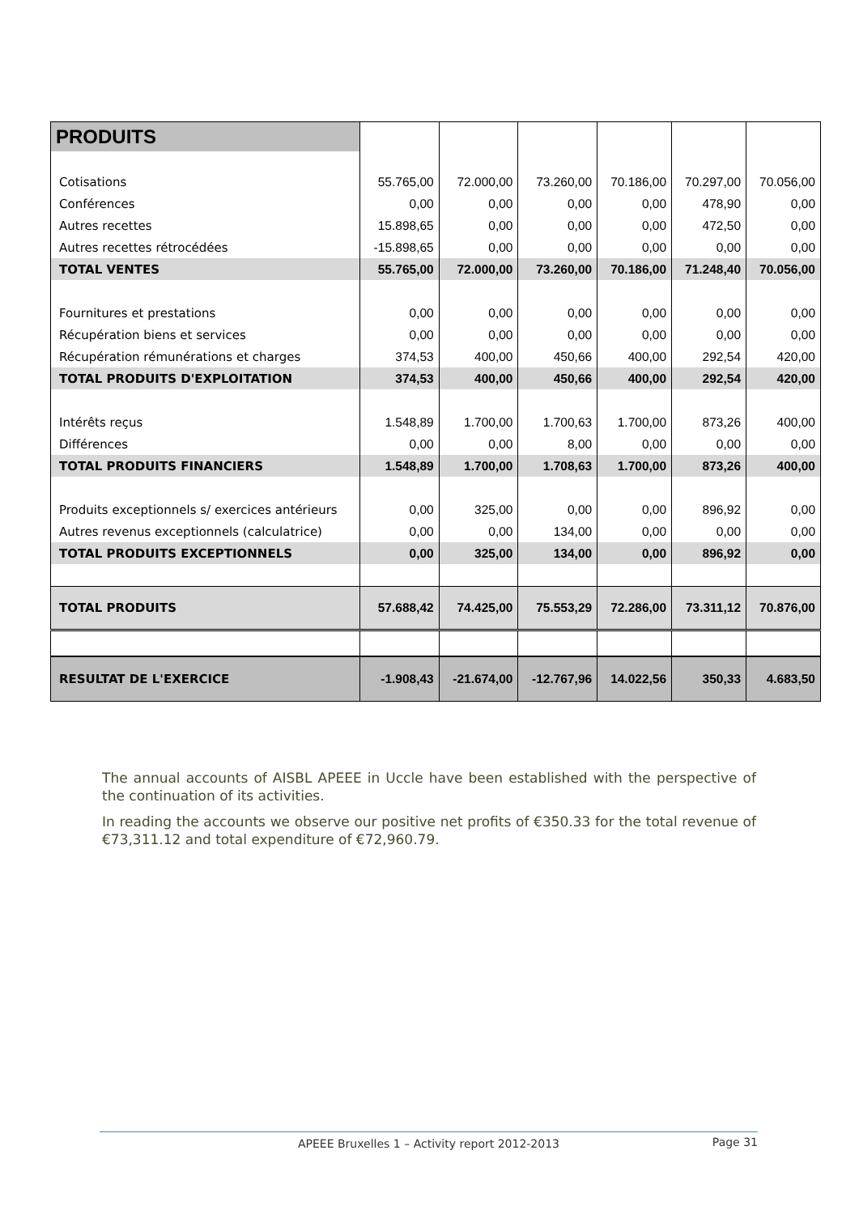| PRODUITS | | | | | | |
| Cotisations | 55.765,00 | 72.000,00 | 73.260,00 | 70.186,00 | 70.297,00 | 70.056,00 |
| Conférences | 0,00 | 0,00 | 0,00 | 0,00 | 478,90 | 0,00 |
| Autres recettes | 15.898,65 | 0,00 | 0,00 | 0,00 | 472,50 | 0,00 |
| Autres recettes rétrocédées | -15.898,65 | 0,00 | 0,00 | 0,00 | 0,00 | 0,00 |
| TOTAL VENTES | 55.765,00 | 72.000,00 | 73.260,00 | 70.186,00 | 71.248,40 | 70.056,00 |
| Fournitures et prestations | 0,00 | 0,00 | 0,00 | 0,00 | 0,00 | 0,00 |
| Récupération biens et services | 0,00 | 0,00 | 0,00 | 0,00 | 0,00 | 0,00 |
| Récupération rémunérations et charges | 374,53 | 400,00 | 450,66 | 400,00 | 292,54 | 420,00 |
| TOTAL PRODUITS D'EXPLOITATION | 374,53 | 400,00 | 450,66 | 400,00 | 292,54 | 420,00 |
| Intérêts reçus | 1.548,89 | 1.700,00 | 1.700,63 | 1.700,00 | 873,26 | 400,00 |
| Différences | 0,00 | 0,00 | 8,00 | 0,00 | 0,00 | 0,00 |
| TOTAL PRODUITS FINANCIERS | 1.548,89 | 1.700,00 | 1.708,63 | 1.700,00 | 873,26 | 400,00 |
| Produits exceptionnels s/ exercices antérieurs | 0,00 | 325,00 | 0,00 | 0,00 | 896,92 | 0,00 |
| Autres revenus exceptionnels (calculatrice) | 0,00 | 0,00 | 134,00 | 0,00 | 0,00 | 0,00 |
| TOTAL PRODUITS EXCEPTIONNELS | 0,00 | 325,00 | 134,00 | 0,00 | 896,92 | 0,00 |
| TOTAL PRODUITS | 57.688,42 | 74.425,00 | 75.553,29 | 72.286,00 | 73.311,12 | 70.876,00 |
| RESULTAT DE L'EXERCICE | -1.908,43 | -21.674,00 | -12.767,96 | 14.022,56 | 350,33 | 4.683,50 |
The annual accounts of AISBL APEEE in Uccle have been established with the perspective of the continuation of its activities.
In reading the accounts we observe our positive net profits of €350.33 for the total revenue of €73,311.12 and total expenditure of €72,960.79.
APEEE Bruxelles 1 – Activity report 2012-2013
Page 31